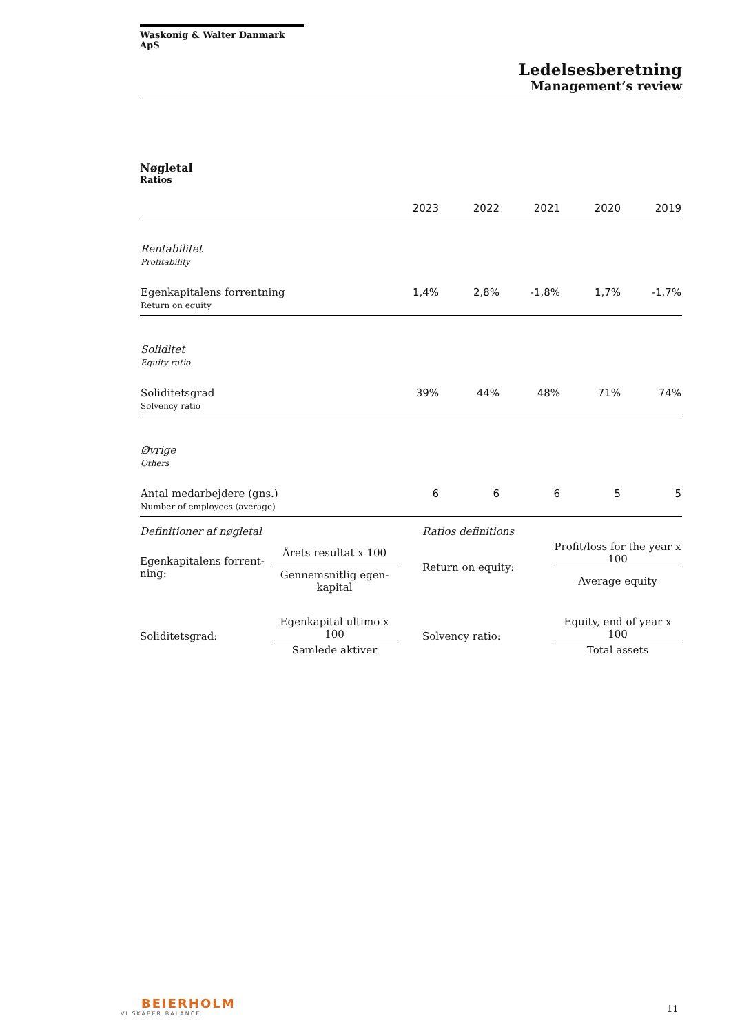Waskonig & Walter Danmark ApS
Ledelsesberetning
Management’s review
Nøgletal
Ratios
| | 2023 | 2022 | 2021 | 2020 | 2019 |
| --- | --- | --- | --- | --- | --- |
| Rentabilitet Profitability | | | | | |
| Egenkapitalens forrentning Return on equity | 1,4% | 2,8% | -1,8% | 1,7% | -1,7% |
| Soliditet Equity ratio | | | | | |
| Soliditetsgrad Solvency ratio | 39% | 44% | 48% | 71% | 74% |
| Øvrige Others | | | | | |
| Antal medarbejdere (gns.) Number of employees (average) | 6 | 6 | 6 | 5 | 5 |
| Definitioner af nøgletal | | | Ratios definitions | |
| Egenkapitalens forrent- ning: | Årets resultat x 100 | | Return on equity: | Profit/loss for the year x 100 |
| | Gennemsnitlig egen- kapital | | | Average equity |
| Soliditetsgrad: | Egenkapital ultimo x 100 | | Solvency ratio: | Equity, end of year x 100 |
| | Samlede aktiver | | | Total assets |
BEIERHOLM
VI SKABER BALANCE
11